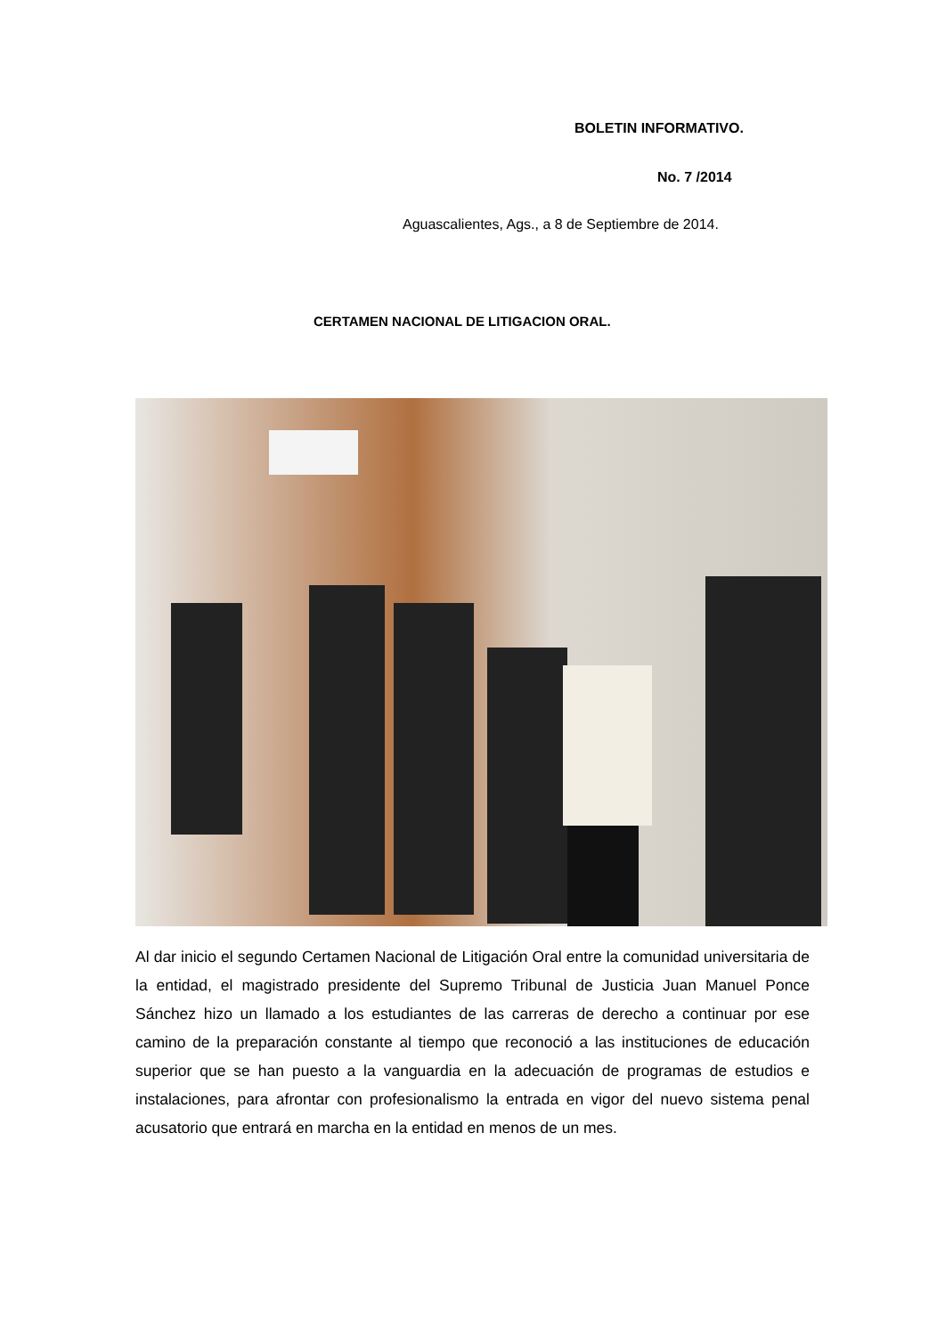BOLETIN INFORMATIVO.
No. 7 /2014
Aguascalientes, Ags., a 8 de Septiembre de 2014.
CERTAMEN NACIONAL DE LITIGACION ORAL.
Al dar inicio el segundo Certamen Nacional de Litigación Oral entre la comunidad universitaria de la entidad, el magistrado presidente del Supremo Tribunal de Justicia Juan Manuel Ponce Sánchez hizo un llamado a los estudiantes de las carreras de derecho a continuar por ese camino de la preparación constante al tiempo que reconoció a las instituciones de educación superior que se han puesto a la vanguardia en la adecuación de programas de estudios e instalaciones, para afrontar con profesionalismo la entrada en vigor del nuevo sistema penal acusatorio que entrará en marcha en la entidad en menos de un mes.